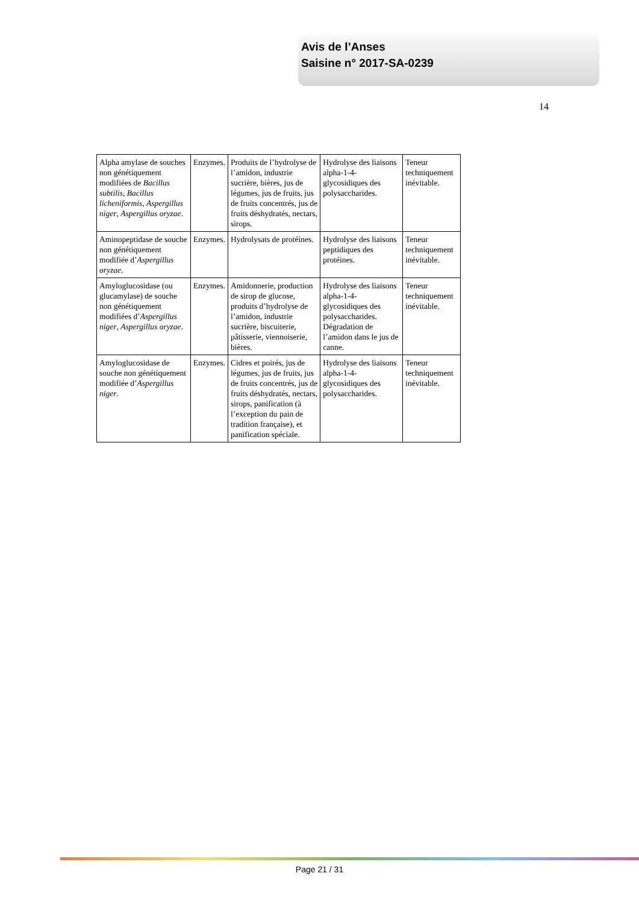Avis de l’Anses
Saisine n° 2017-SA-0239
14
| Alpha amylase de souches non génétiquement modifiées de Bacillus subtilis , Bacillus licheniformis , Aspergillus niger , Aspergillus oryzae . | Enzymes. | Produits de l’hydrolyse de l’amidon, industrie sucrière, bières, jus de légumes, jus de fruits, jus de fruits concentrés, jus de fruits déshydratés, nectars, sirops. | Hydrolyse des liaisons alpha-1-4-glycosidiques des polysaccharides. | Teneur techniquement inévitable. |
| Aminopeptidase de souche non génétiquement modifiée d’ Aspergillus oryzae . | Enzymes. | Hydrolysats de protéines. | Hydrolyse des liaisons peptidiques des protéines. | Teneur techniquement inévitable. |
| Amyloglucosidase (ou glucamylase) de souche non génétiquement modifiées d’ Aspergillus niger , Aspergillus oryzae . | Enzymes. | Amidonnerie, production de sirop de glucose, produits d’hydrolyse de l’amidon, industrie sucrière, biscuiterie, pâtisserie, viennoiserie, bières. | Hydrolyse des liaisons alpha-1-4-glycosidiques des polysaccharides. Dégradation de l’amidon dans le jus de canne. | Teneur techniquement inévitable. |
| Amyloglucosidase de souche non génétiquement modifiée d’ Aspergillus niger . | Enzymes. | Cidres et poirés, jus de légumes, jus de fruits, jus de fruits concentrés, jus de fruits déshydratés, nectars, sirops, panification (à l’exception du pain de tradition française), et panification spéciale. | Hydrolyse des liaisons alpha-1-4-glycosidiques des polysaccharides. | Teneur techniquement inévitable. |
Page 21 / 31